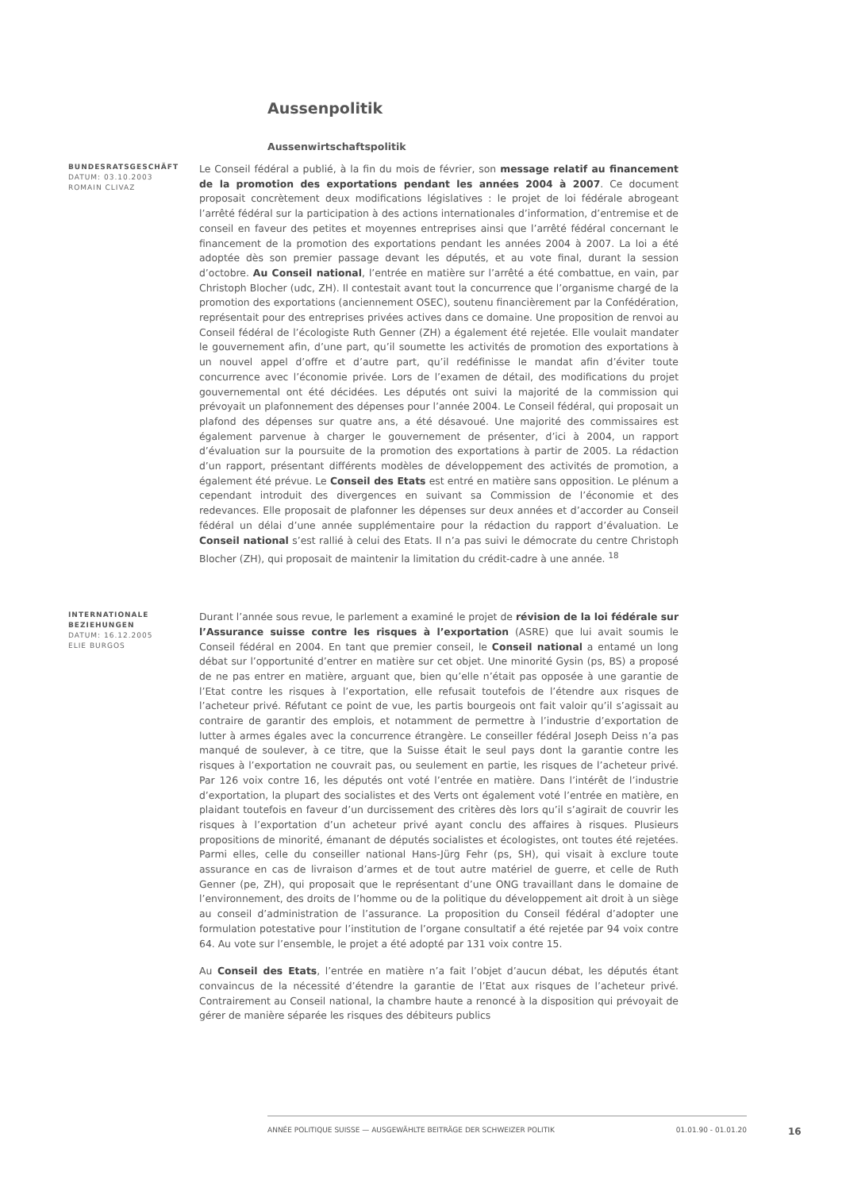Aussenpolitik
Aussenwirtschaftspolitik
BUNDESRATSGESCHÄFT
DATUM: 03.10.2003
ROMAIN CLIVAZ
Le Conseil fédéral a publié, à la fin du mois de février, son message relatif au financement de la promotion des exportations pendant les années 2004 à 2007. Ce document proposait concrètement deux modifications législatives : le projet de loi fédérale abrogeant l’arrêté fédéral sur la participation à des actions internationales d’information, d’entremise et de conseil en faveur des petites et moyennes entreprises ainsi que l’arrêté fédéral concernant le financement de la promotion des exportations pendant les années 2004 à 2007. La loi a été adoptée dès son premier passage devant les députés, et au vote final, durant la session d’octobre. Au Conseil national, l’entrée en matière sur l’arrêté a été combattue, en vain, par Christoph Blocher (udc, ZH). Il contestait avant tout la concurrence que l’organisme chargé de la promotion des exportations (anciennement OSEC), soutenu financièrement par la Confédération, représentait pour des entreprises privées actives dans ce domaine. Une proposition de renvoi au Conseil fédéral de l’écologiste Ruth Genner (ZH) a également été rejetée. Elle voulait mandater le gouvernement afin, d’une part, qu’il soumette les activités de promotion des exportations à un nouvel appel d’offre et d’autre part, qu’il redéfinisse le mandat afin d’éviter toute concurrence avec l’économie privée. Lors de l’examen de détail, des modifications du projet gouvernemental ont été décidées. Les députés ont suivi la majorité de la commission qui prévoyait un plafonnement des dépenses pour l’année 2004. Le Conseil fédéral, qui proposait un plafond des dépenses sur quatre ans, a été désavoué. Une majorité des commissaires est également parvenue à charger le gouvernement de présenter, d’ici à 2004, un rapport d’évaluation sur la poursuite de la promotion des exportations à partir de 2005. La rédaction d’un rapport, présentant différents modèles de développement des activités de promotion, a également été prévue. Le Conseil des Etats est entré en matière sans opposition. Le plénum a cependant introduit des divergences en suivant sa Commission de l’économie et des redevances. Elle proposait de plafonner les dépenses sur deux années et d’accorder au Conseil fédéral un délai d’une année supplémentaire pour la rédaction du rapport d’évaluation. Le Conseil national s’est rallié à celui des Etats. Il n’a pas suivi le démocrate du centre Christoph Blocher (ZH), qui proposait de maintenir la limitation du crédit-cadre à une année. <sup>18</sup>
INTERNATIONALE BEZIEHUNGEN
DATUM: 16.12.2005
ELIE BURGOS
Durant l’année sous revue, le parlement a examiné le projet de révision de la loi fédérale sur l’Assurance suisse contre les risques à l’exportation (ASRE) que lui avait soumis le Conseil fédéral en 2004. En tant que premier conseil, le Conseil national a entamé un long débat sur l’opportunité d’entrer en matière sur cet objet. Une minorité Gysin (ps, BS) a proposé de ne pas entrer en matière, arguant que, bien qu’elle n’était pas opposée à une garantie de l’Etat contre les risques à l’exportation, elle refusait toutefois de l’étendre aux risques de l’acheteur privé. Réfutant ce point de vue, les partis bourgeois ont fait valoir qu’il s’agissait au contraire de garantir des emplois, et notamment de permettre à l’industrie d’exportation de lutter à armes égales avec la concurrence étrangère. Le conseiller fédéral Joseph Deiss n’a pas manqué de soulever, à ce titre, que la Suisse était le seul pays dont la garantie contre les risques à l’exportation ne couvrait pas, ou seulement en partie, les risques de l’acheteur privé. Par 126 voix contre 16, les députés ont voté l’entrée en matière. Dans l’intérêt de l’industrie d’exportation, la plupart des socialistes et des Verts ont également voté l’entrée en matière, en plaidant toutefois en faveur d’un durcissement des critères dès lors qu’il s’agirait de couvrir les risques à l’exportation d’un acheteur privé ayant conclu des affaires à risques. Plusieurs propositions de minorité, émanant de députés socialistes et écologistes, ont toutes été rejetées. Parmi elles, celle du conseiller national Hans-Jürg Fehr (ps, SH), qui visait à exclure toute assurance en cas de livraison d’armes et de tout autre matériel de guerre, et celle de Ruth Genner (pe, ZH), qui proposait que le représentant d’une ONG travaillant dans le domaine de l’environnement, des droits de l’homme ou de la politique du développement ait droit à un siège au conseil d’administration de l’assurance. La proposition du Conseil fédéral d’adopter une formulation potestative pour l’institution de l’organe consultatif a été rejetée par 94 voix contre 64. Au vote sur l’ensemble, le projet a été adopté par 131 voix contre 15.
Au Conseil des Etats, l’entrée en matière n’a fait l’objet d’aucun débat, les députés étant convaincus de la nécessité d’étendre la garantie de l’Etat aux risques de l’acheteur privé. Contrairement au Conseil national, la chambre haute a renoncé à la disposition qui prévoyait de gérer de manière séparée les risques des débiteurs publics
ANNÉE POLITIQUE SUISSE — AUSGEWÄHLTE BEITRÄGE DER SCHWEIZER POLITIK 01.01.90 - 01.01.20
16